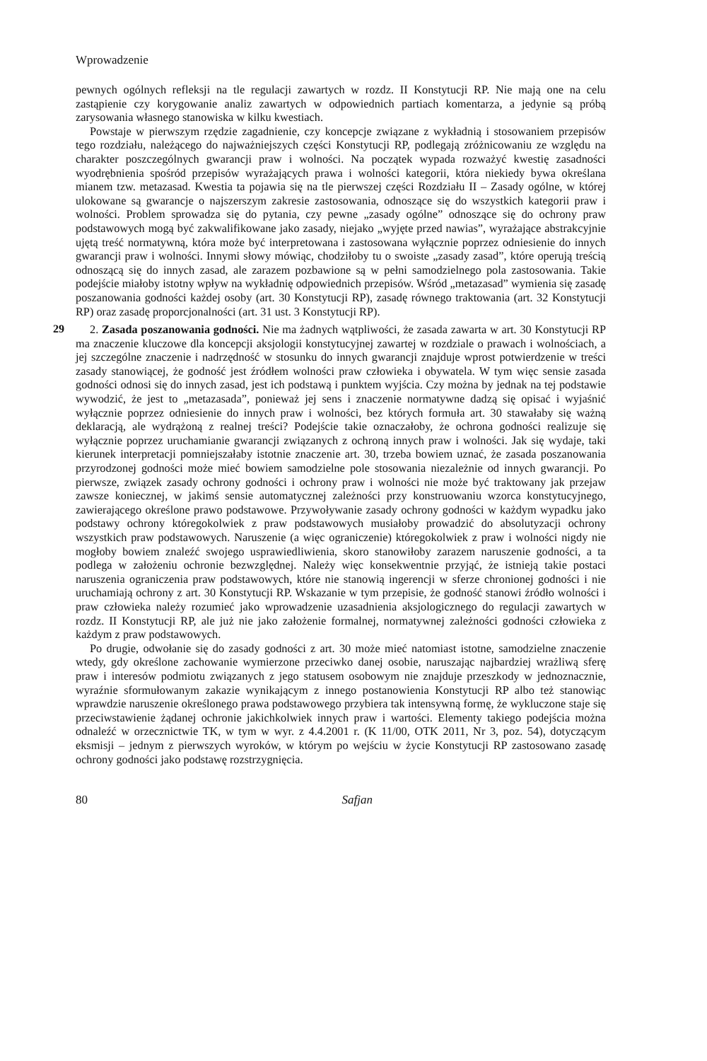Wprowadzenie
pewnych ogólnych refleksji na tle regulacji zawartych w rozdz. II Konstytucji RP. Nie mają one na celu zastąpienie czy korygowanie analiz zawartych w odpowiednich partiach komentarza, a jedynie są próbą zarysowania własnego stanowiska w kilku kwestiach.
Powstaje w pierwszym rzędzie zagadnienie, czy koncepcje związane z wykładnią i stosowaniem przepisów tego rozdziału, należącego do najważniejszych części Konstytucji RP, podlegają zróżnicowaniu ze względu na charakter poszczególnych gwarancji praw i wolności. Na początek wypada rozważyć kwestię zasadności wyodrębnienia spośród przepisów wyrażających prawa i wolności kategorii, która niekiedy bywa określana mianem tzw. metazasad. Kwestia ta pojawia się na tle pierwszej części Rozdziału II – Zasady ogólne, w której ulokowane są gwarancje o najszerszym zakresie zastosowania, odnoszące się do wszystkich kategorii praw i wolności. Problem sprowadza się do pytania, czy pewne „zasady ogólne” odnoszące się do ochrony praw podstawowych mogą być zakwalifikowane jako zasady, niejako „wyjęte przed nawias”, wyrażające abstrakcyjnie ujętą treść normatywną, która może być interpretowana i zastosowana wyłącznie poprzez odniesienie do innych gwarancji praw i wolności. Innymi słowy mówiąc, chodziłoby tu o swoiste „zasady zasad”, które operują treścią odnoszącą się do innych zasad, ale zarazem pozbawione są w pełni samodzielnego pola zastosowania. Takie podejście miałoby istotny wpływ na wykładnię odpowiednich przepisów. Wśród „metazasad” wymienia się zasadę poszanowania godności każdej osoby (art. 30 Konstytucji RP), zasadę równego traktowania (art. 32 Konstytucji RP) oraz zasadę proporcjonalności (art. 31 ust. 3 Konstytucji RP).
29
2. Zasada poszanowania godności. Nie ma żadnych wątpliwości, że zasada zawarta w art. 30 Konstytucji RP ma znaczenie kluczowe dla koncepcji aksjologii konstytucyjnej zawartej w rozdziale o prawach i wolnościach, a jej szczególne znaczenie i nadrzędność w stosunku do innych gwarancji znajduje wprost potwierdzenie w treści zasady stanowiącej, że godność jest źródłem wolności praw człowieka i obywatela. W tym więc sensie zasada godności odnosi się do innych zasad, jest ich podstawą i punktem wyjścia. Czy można by jednak na tej podstawie wywodzić, że jest to „metazasada”, ponieważ jej sens i znaczenie normatywne dadzą się opisać i wyjaśnić wyłącznie poprzez odniesienie do innych praw i wolności, bez których formuła art. 30 stawałaby się ważną deklaracją, ale wydrążoną z realnej treści? Podejście takie oznaczałoby, że ochrona godności realizuje się wyłącznie poprzez uruchamianie gwarancji związanych z ochroną innych praw i wolności. Jak się wydaje, taki kierunek interpretacji pomniejszałaby istotnie znaczenie art. 30, trzeba bowiem uznać, że zasada poszanowania przyrodzonej godności może mieć bowiem samodzielne pole stosowania niezależnie od innych gwarancji. Po pierwsze, związek zasady ochrony godności i ochrony praw i wolności nie może być traktowany jak przejaw zawsze koniecznej, w jakimś sensie automatycznej zależności przy konstruowaniu wzorca konstytucyjnego, zawierającego określone prawo podstawowe. Przywoływanie zasady ochrony godności w każdym wypadku jako podstawy ochrony któregokolwiek z praw podstawowych musiałoby prowadzić do absolutyzacji ochrony wszystkich praw podstawowych. Naruszenie (a więc ograniczenie) któregokolwiek z praw i wolności nigdy nie mogłoby bowiem znaleźć swojego usprawiedliwienia, skoro stanowiłoby zarazem naruszenie godności, a ta podlega w założeniu ochronie bezwzględnej. Należy więc konsekwentnie przyjąć, że istnieją takie postaci naruszenia ograniczenia praw podstawowych, które nie stanowią ingerencji w sferze chronionej godności i nie uruchamiają ochrony z art. 30 Konstytucji RP. Wskazanie w tym przepisie, że godność stanowi źródło wolności i praw człowieka należy rozumieć jako wprowadzenie uzasadnienia aksjologicznego do regulacji zawartych w rozdz. II Konstytucji RP, ale już nie jako założenie formalnej, normatywnej zależności godności człowieka z każdym z praw podstawowych.
Po drugie, odwołanie się do zasady godności z art. 30 może mieć natomiast istotne, samodzielne znaczenie wtedy, gdy określone zachowanie wymierzone przeciwko danej osobie, naruszając najbardziej wrażliwą sferę praw i interesów podmiotu związanych z jego statusem osobowym nie znajduje przeszkody w jednoznacznie, wyraźnie sformułowanym zakazie wynikającym z innego postanowienia Konstytucji RP albo też stanowiąc wprawdzie naruszenie określonego prawa podstawowego przybiera tak intensywną formę, że wykluczone staje się przeciwstawienie żądanej ochronie jakichkolwiek innych praw i wartości. Elementy takiego podejścia można odnaleźć w orzecznictwie TK, w tym w wyr. z 4.4.2001 r. (K 11/00, OTK 2011, Nr 3, poz. 54), dotyczącym eksmisji – jednym z pierwszych wyroków, w którym po wejściu w życie Konstytucji RP zastosowano zasadę ochrony godności jako podstawę rozstrzygnięcia.
80 Safjan